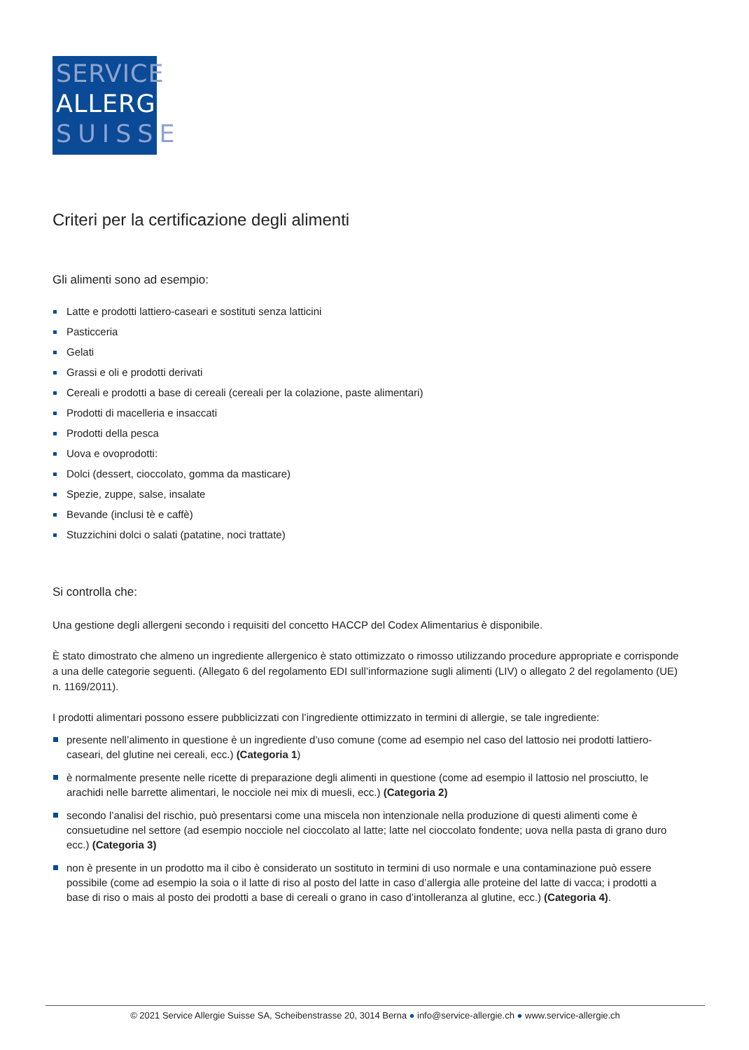SERVICE
ALLERGIE
SUISSE
Criteri per la certificazione degli alimenti
Gli alimenti sono ad esempio:
Latte e prodotti lattiero-caseari e sostituti senza latticini
Pasticceria
Gelati
Grassi e oli e prodotti derivati
Cereali e prodotti a base di cereali (cereali per la colazione, paste alimentari)
Prodotti di macelleria e insaccati
Prodotti della pesca
Uova e ovoprodotti:
Dolci (dessert, cioccolato, gomma da masticare)
Spezie, zuppe, salse, insalate
Bevande (inclusi tè e caffè)
Stuzzichini dolci o salati (patatine, noci trattate)
Si controlla che:
Una gestione degli allergeni secondo i requisiti del concetto HACCP del Codex Alimentarius è disponibile.
È stato dimostrato che almeno un ingrediente allergenico è stato ottimizzato o rimosso utilizzando procedure appropriate e corrisponde a una delle categorie seguenti. (Allegato 6 del regolamento EDI sull’informazione sugli alimenti (LIV) o allegato 2 del regolamento (UE) n. 1169/2011).
I prodotti alimentari possono essere pubblicizzati con l’ingrediente ottimizzato in termini di allergie, se tale ingrediente:
presente nell’alimento in questione è un ingrediente d’uso comune (come ad esempio nel caso del lattosio nei prodotti lattiero-caseari, del glutine nei cereali, ecc.) (Categoria 1)
è normalmente presente nelle ricette di preparazione degli alimenti in questione (come ad esempio il lattosio nel prosciutto, le arachidi nelle barrette alimentari, le nocciole nei mix di muesli, ecc.) (Categoria 2)
secondo l’analisi del rischio, può presentarsi come una miscela non intenzionale nella produzione di questi alimenti come è consuetudine nel settore (ad esempio nocciole nel cioccolato al latte; latte nel cioccolato fondente; uova nella pasta di grano duro ecc.) (Categoria 3)
non è presente in un prodotto ma il cibo è considerato un sostituto in termini di uso normale e una contaminazione può essere possibile (come ad esempio la soia o il latte di riso al posto del latte in caso d’allergia alle proteine del latte di vacca; i prodotti a base di riso o mais al posto dei prodotti a base di cereali o grano in caso d’intolleranza al glutine, ecc.) (Categoria 4).
© 2021 Service Allergie Suisse SA, Scheibenstrasse 20, 3014 Berna ● info@service-allergie.ch ● www.service-allergie.ch